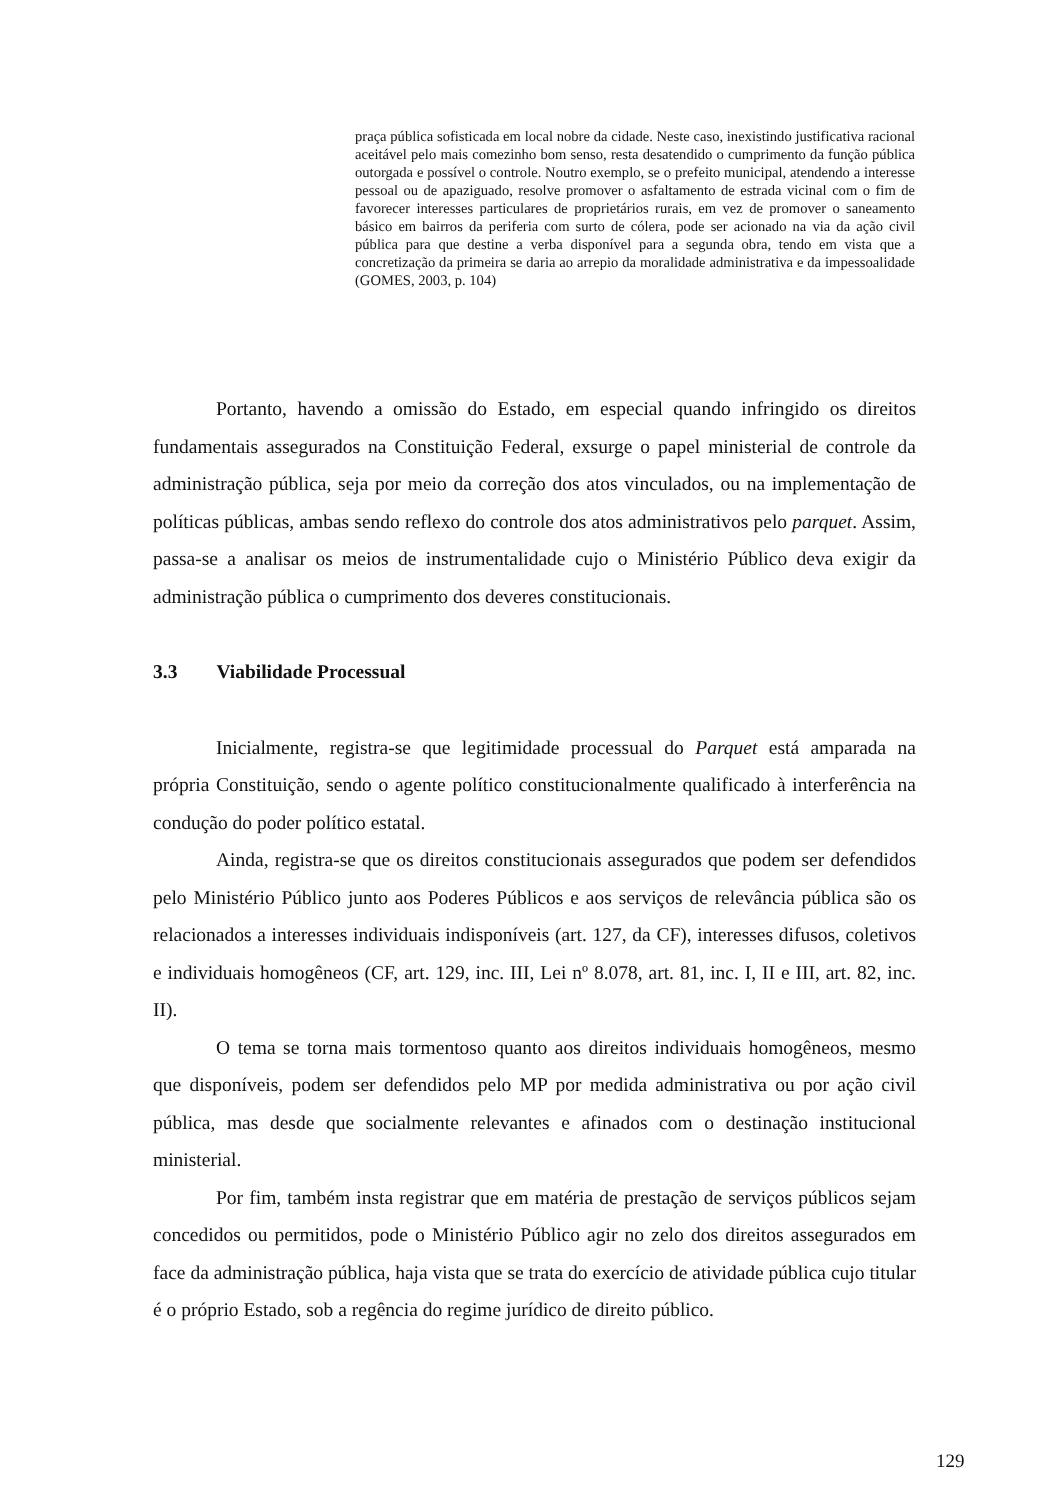praça pública sofisticada em local nobre da cidade. Neste caso, inexistindo justificativa racional aceitável pelo mais comezinho bom senso, resta desatendido o cumprimento da função pública outorgada e possível o controle. Noutro exemplo, se o prefeito municipal, atendendo a interesse pessoal ou de apaziguado, resolve promover o asfaltamento de estrada vicinal com o fim de favorecer interesses particulares de proprietários rurais, em vez de promover o saneamento básico em bairros da periferia com surto de cólera, pode ser acionado na via da ação civil pública para que destine a verba disponível para a segunda obra, tendo em vista que a concretização da primeira se daria ao arrepio da moralidade administrativa e da impessoalidade (GOMES, 2003, p. 104)
Portanto, havendo a omissão do Estado, em especial quando infringido os direitos fundamentais assegurados na Constituição Federal, exsurge o papel ministerial de controle da administração pública, seja por meio da correção dos atos vinculados, ou na implementação de políticas públicas, ambas sendo reflexo do controle dos atos administrativos pelo parquet. Assim, passa-se a analisar os meios de instrumentalidade cujo o Ministério Público deva exigir da administração pública o cumprimento dos deveres constitucionais.
3.3 Viabilidade Processual
Inicialmente, registra-se que legitimidade processual do Parquet está amparada na própria Constituição, sendo o agente político constitucionalmente qualificado à interferência na condução do poder político estatal.
Ainda, registra-se que os direitos constitucionais assegurados que podem ser defendidos pelo Ministério Público junto aos Poderes Públicos e aos serviços de relevância pública são os relacionados a interesses individuais indisponíveis (art. 127, da CF), interesses difusos, coletivos e individuais homogêneos (CF, art. 129, inc. III, Lei nº 8.078, art. 81, inc. I, II e III, art. 82, inc. II).
O tema se torna mais tormentoso quanto aos direitos individuais homogêneos, mesmo que disponíveis, podem ser defendidos pelo MP por medida administrativa ou por ação civil pública, mas desde que socialmente relevantes e afinados com o destinação institucional ministerial.
Por fim, também insta registrar que em matéria de prestação de serviços públicos sejam concedidos ou permitidos, pode o Ministério Público agir no zelo dos direitos assegurados em face da administração pública, haja vista que se trata do exercício de atividade pública cujo titular é o próprio Estado, sob a regência do regime jurídico de direito público.
129